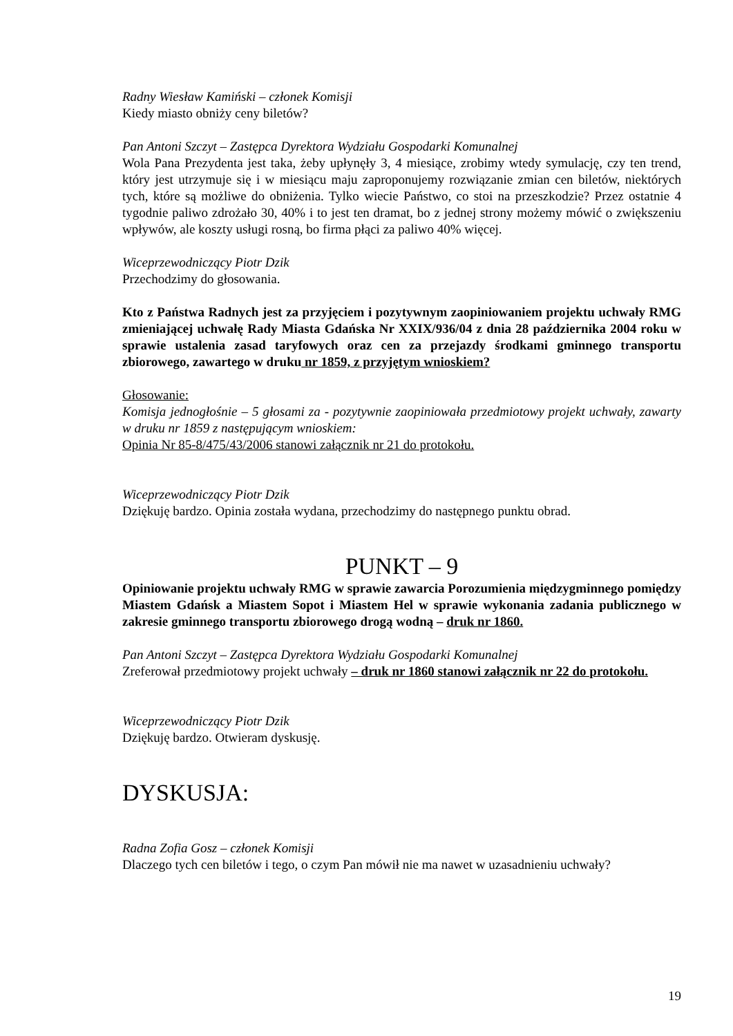Radny Wiesław Kamiński – członek Komisji
Kiedy miasto obniży ceny biletów?
Pan Antoni Szczyt – Zastępca Dyrektora Wydziału Gospodarki Komunalnej
Wola Pana Prezydenta jest taka, żeby upłynęły 3, 4 miesiące, zrobimy wtedy symulację, czy ten trend, który jest utrzymuje się i w miesiącu maju zaproponujemy rozwiązanie zmian cen biletów, niektórych tych, które są możliwe do obniżenia. Tylko wiecie Państwo, co stoi na przeszkodzie? Przez ostatnie 4 tygodnie paliwo zdrożało 30, 40% i to jest ten dramat, bo z jednej strony możemy mówić o zwiększeniu wpływów, ale koszty usługi rosną, bo firma płąci za paliwo 40% więcej.
Wiceprzewodniczący Piotr Dzik
Przechodzimy do głosowania.
Kto z Państwa Radnych jest za przyjęciem i pozytywnym zaopiniowaniem projektu uchwały RMG zmieniającej uchwałę Rady Miasta Gdańska Nr XXIX/936/04 z dnia 28 października 2004 roku w sprawie ustalenia zasad taryfowych oraz cen za przejazdy środkami gminnego transportu zbiorowego, zawartego w druku nr 1859, z przyjętym wnioskiem?
Głosowanie:
Komisja jednogłośnie – 5 głosami za - pozytywnie zaopiniowała przedmiotowy projekt uchwały, zawarty w druku nr 1859 z następującym wnioskiem:
Opinia Nr 85-8/475/43/2006 stanowi załącznik nr 21 do protokołu.
Wiceprzewodniczący Piotr Dzik
Dziękuję bardzo. Opinia została wydana, przechodzimy do następnego punktu obrad.
PUNKT – 9
Opiniowanie projektu uchwały RMG w sprawie zawarcia Porozumienia międzygminnego pomiędzy Miastem Gdańsk a Miastem Sopot i Miastem Hel w sprawie wykonania zadania publicznego w zakresie gminnego transportu zbiorowego drogą wodną – druk nr 1860.
Pan Antoni Szczyt – Zastępca Dyrektora Wydziału Gospodarki Komunalnej
Zreferował przedmiotowy projekt uchwały – druk nr 1860 stanowi załącznik nr 22 do protokołu.
Wiceprzewodniczący Piotr Dzik
Dziękuję bardzo. Otwieram dyskusję.
DYSKUSJA:
Radna Zofia Gosz – członek Komisji
Dlaczego tych cen biletów i tego, o czym Pan mówił nie ma nawet w uzasadnieniu uchwały?
19